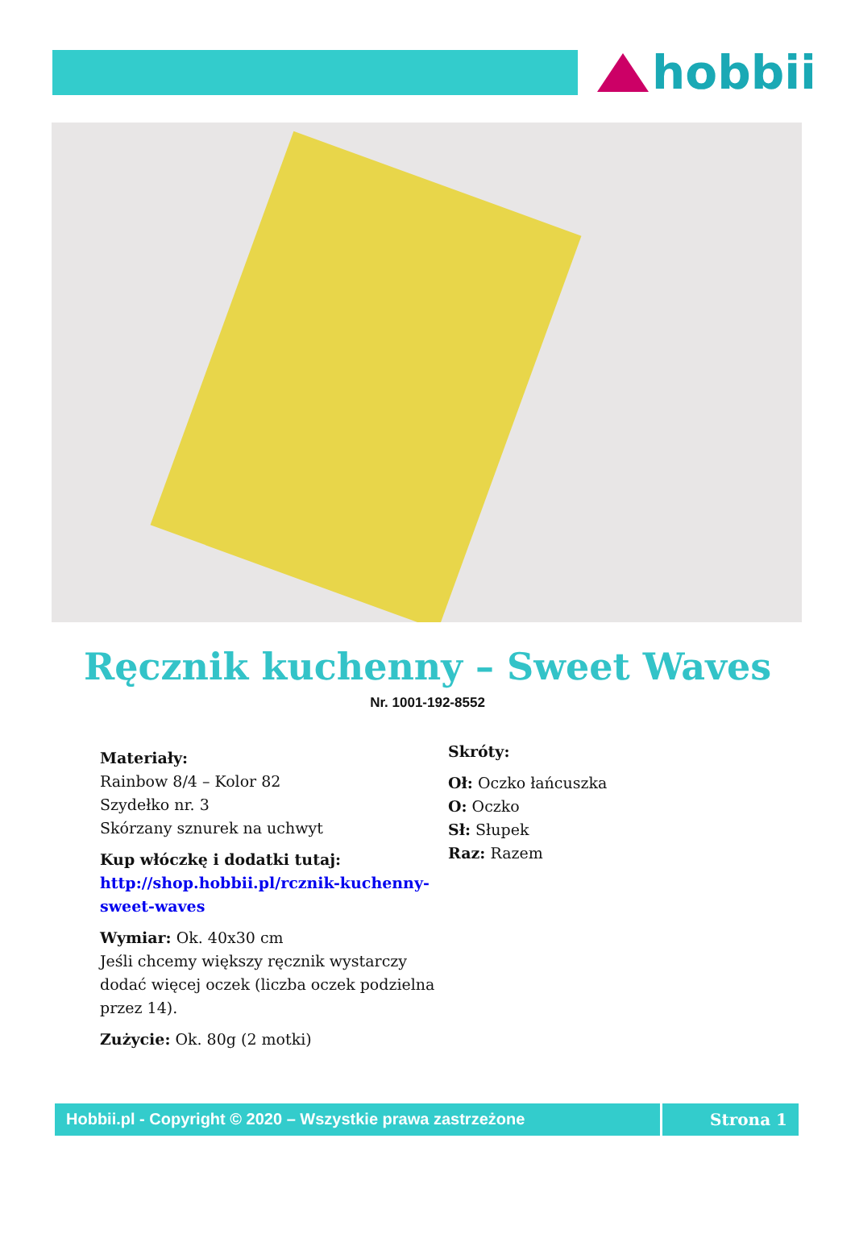hobbii
Ręcznik kuchenny – Sweet Waves
Nr. 1001-192-8552
Materiały:
Rainbow 8/4 – Kolor 82
Szydełko nr. 3
Skórzany sznurek na uchwyt
Kup włóczkę i dodatki tutaj:
http://shop.hobbii.pl/rcznik-kuchenny-sweet-waves
Wymiar: Ok. 40x30 cm
Jeśli chcemy większy ręcznik wystarczy dodać więcej oczek (liczba oczek podzielna przez 14).
Zużycie: Ok. 80g (2 motki)
Skróty:
Oł: Oczko łańcuszka
O: Oczko
Sł: Słupek
Raz: Razem
Hobbii.pl - Copyright © 2020 – Wszystkie prawa zastrzeżone Strona 1